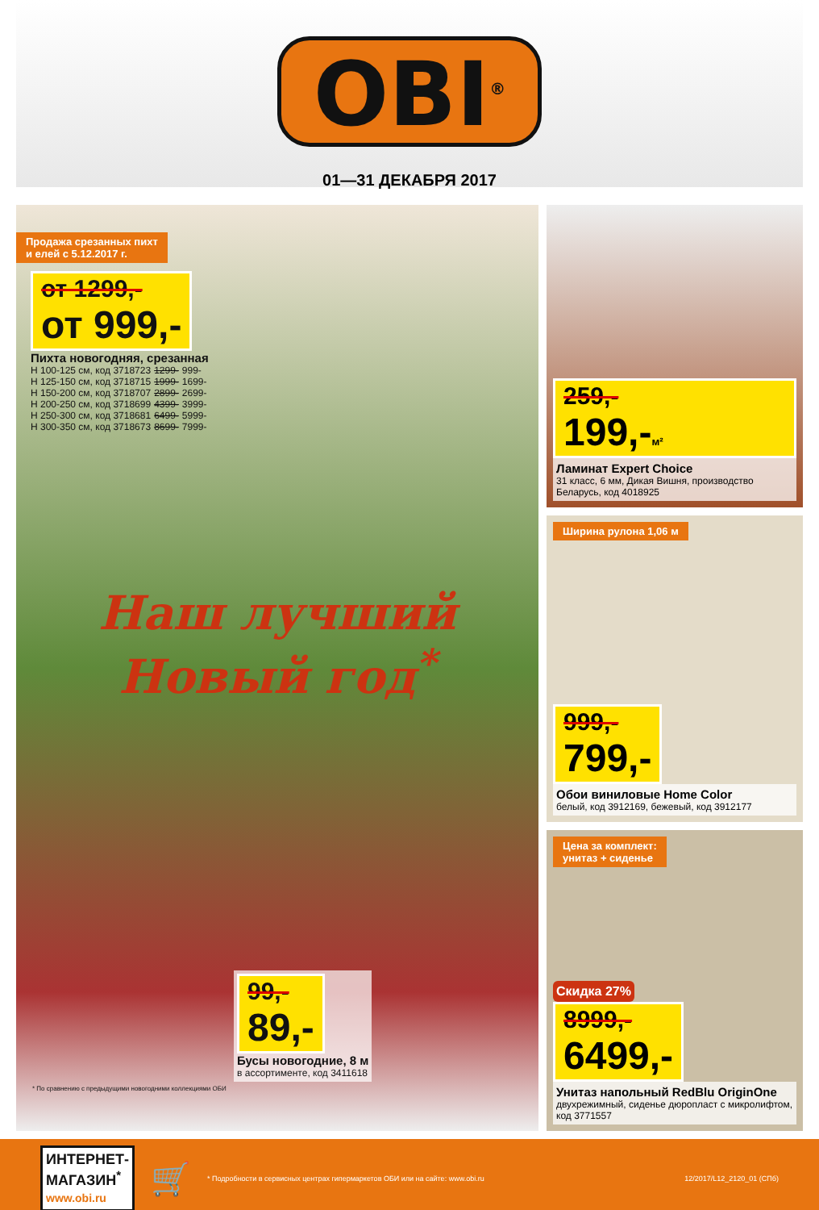OBI<sup>®</sup>
01—31 ДЕКАБРЯ 2017
Продажа срезанных пихт
и елей с 5.12.2017 г.
от 1299,-
от 999,-
Пихта новогодняя, срезанная
| Н 100-125 см, код 3718723 | 1299- | 999- |
| Н 125-150 см, код 3718715 | 1999- | 1699- |
| Н 150-200 см, код 3718707 | 2899- | 2699- |
| Н 200-250 см, код 3718699 | 4399- | 3999- |
| Н 250-300 см, код 3718681 | 6499- | 5999- |
| Н 300-350 см, код 3718673 | 8699- | 7999- |
Наш лучший
Новый год<sup>*</sup>
99,-
89,-
Бусы новогодние, 8 м
в ассортименте, код 3411618
* По сравнению с предыдущими новогодними коллекциями ОБИ
259,-
199,-м²
Ламинат Expert Choice
31 класс, 6 мм, Дикая Вишня, производство Беларусь, код 4018925
Ширина рулона 1,06 м
999,-
799,-
Обои виниловые Home Color
белый, код 3912169, бежевый, код 3912177
Цена за комплект:
унитаз + сиденье
Скидка 27%
8999,-
6499,-
Унитаз напольный RedBlu OriginOne
двухрежимный, сиденье дюропласт с микролифтом, код 3771557
ИНТЕРНЕТ-
МАГАЗИН<sup>*</sup>
www.obi.ru
🛒
* Подробности в сервисных центрах гипермаркетов ОБИ или на сайте: www.obi.ru
12/2017/L12_2120_01 (СПб)